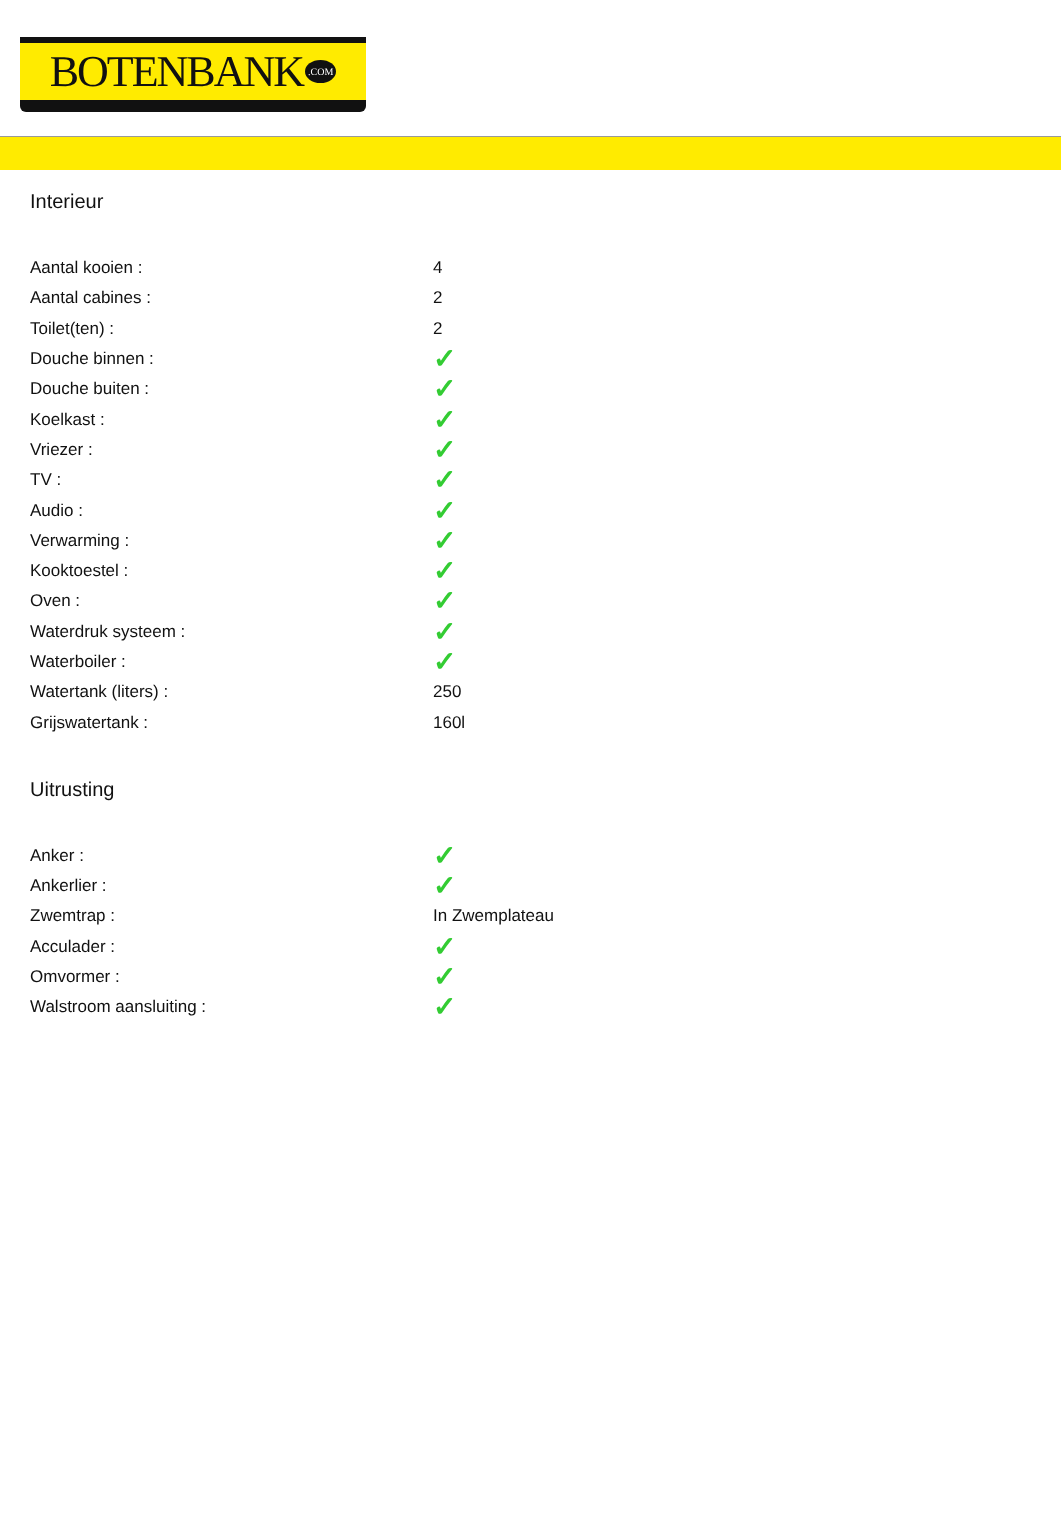BOTENBANK.COM
Interieur
| Aantal kooien : | 4 |
| Aantal cabines : | 2 |
| Toilet(ten) : | 2 |
| Douche binnen : | ✓ |
| Douche buiten : | ✓ |
| Koelkast : | ✓ |
| Vriezer : | ✓ |
| TV : | ✓ |
| Audio : | ✓ |
| Verwarming : | ✓ |
| Kooktoestel : | ✓ |
| Oven : | ✓ |
| Waterdruk systeem : | ✓ |
| Waterboiler : | ✓ |
| Watertank (liters) : | 250 |
| Grijswatertank : | 160l |
Uitrusting
| Anker : | ✓ |
| Ankerlier : | ✓ |
| Zwemtrap : | In Zwemplateau |
| Acculader : | ✓ |
| Omvormer : | ✓ |
| Walstroom aansluiting : | ✓ |